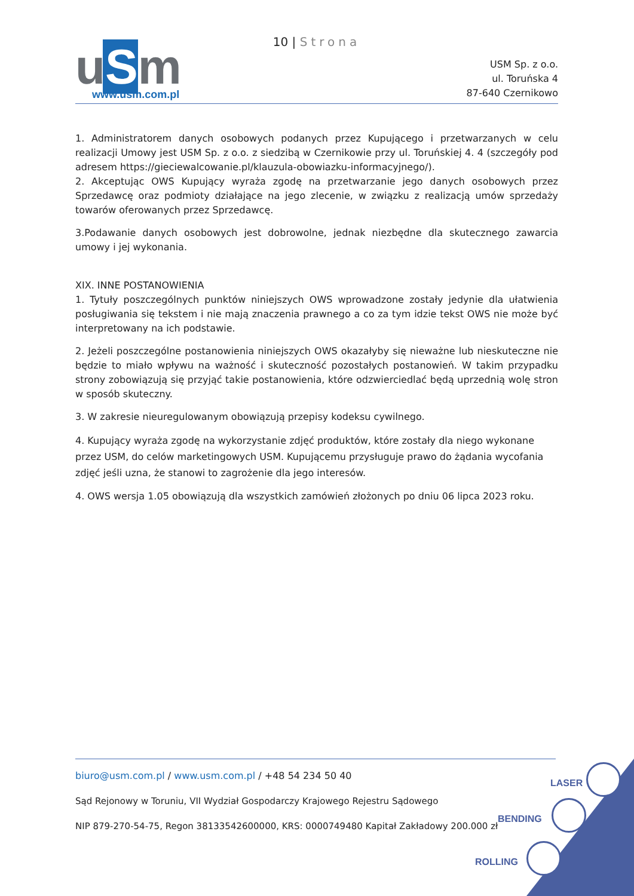10 | Strona
u S m
www.usm.com.pl
USM Sp. z o.o.
ul. Toruńska 4
87-640 Czernikowo
1. Administratorem danych osobowych podanych przez Kupującego i przetwarzanych w celu realizacji Umowy jest USM Sp. z o.o. z siedzibą w Czernikowie przy ul. Toruńskiej 4. 4 (szczegóły pod adresem https://gieciewalcowanie.pl/klauzula-obowiazku-informacyjnego/).
2. Akceptując OWS Kupujący wyraża zgodę na przetwarzanie jego danych osobowych przez Sprzedawcę oraz podmioty działające na jego zlecenie, w związku z realizacją umów sprzedaży towarów oferowanych przez Sprzedawcę.
3.Podawanie danych osobowych jest dobrowolne, jednak niezbędne dla skutecznego zawarcia umowy i jej wykonania.
XIX. INNE POSTANOWIENIA
1. Tytuły poszczególnych punktów niniejszych OWS wprowadzone zostały jedynie dla ułatwienia posługiwania się tekstem i nie mają znaczenia prawnego a co za tym idzie tekst OWS nie może być interpretowany na ich podstawie.
2. Jeżeli poszczególne postanowienia niniejszych OWS okazałyby się nieważne lub nieskuteczne nie będzie to miało wpływu na ważność i skuteczność pozostałych postanowień. W takim przypadku strony zobowiązują się przyjąć takie postanowienia, które odzwierciedlać będą uprzednią wolę stron w sposób skuteczny.
3. W zakresie nieuregulowanym obowiązują przepisy kodeksu cywilnego.
4. Kupujący wyraża zgodę na wykorzystanie zdjęć produktów, które zostały dla niego wykonane przez USM, do celów marketingowych USM. Kupującemu przysługuje prawo do żądania wycofania zdjęć jeśli uzna, że stanowi to zagrożenie dla jego interesów.
4. OWS wersja 1.05 obowiązują dla wszystkich zamówień złożonych po dniu 06 lipca 2023 roku.
biuro@usm.com.pl / www.usm.com.pl / +48 54 234 50 40
Sąd Rejonowy w Toruniu, VII Wydział Gospodarczy Krajowego Rejestru Sądowego
NIP 879-270-54-75, Regon 38133542600000, KRS: 0000749480 Kapitał Zakładowy 200.000 zł
LASER
BENDING
ROLLING